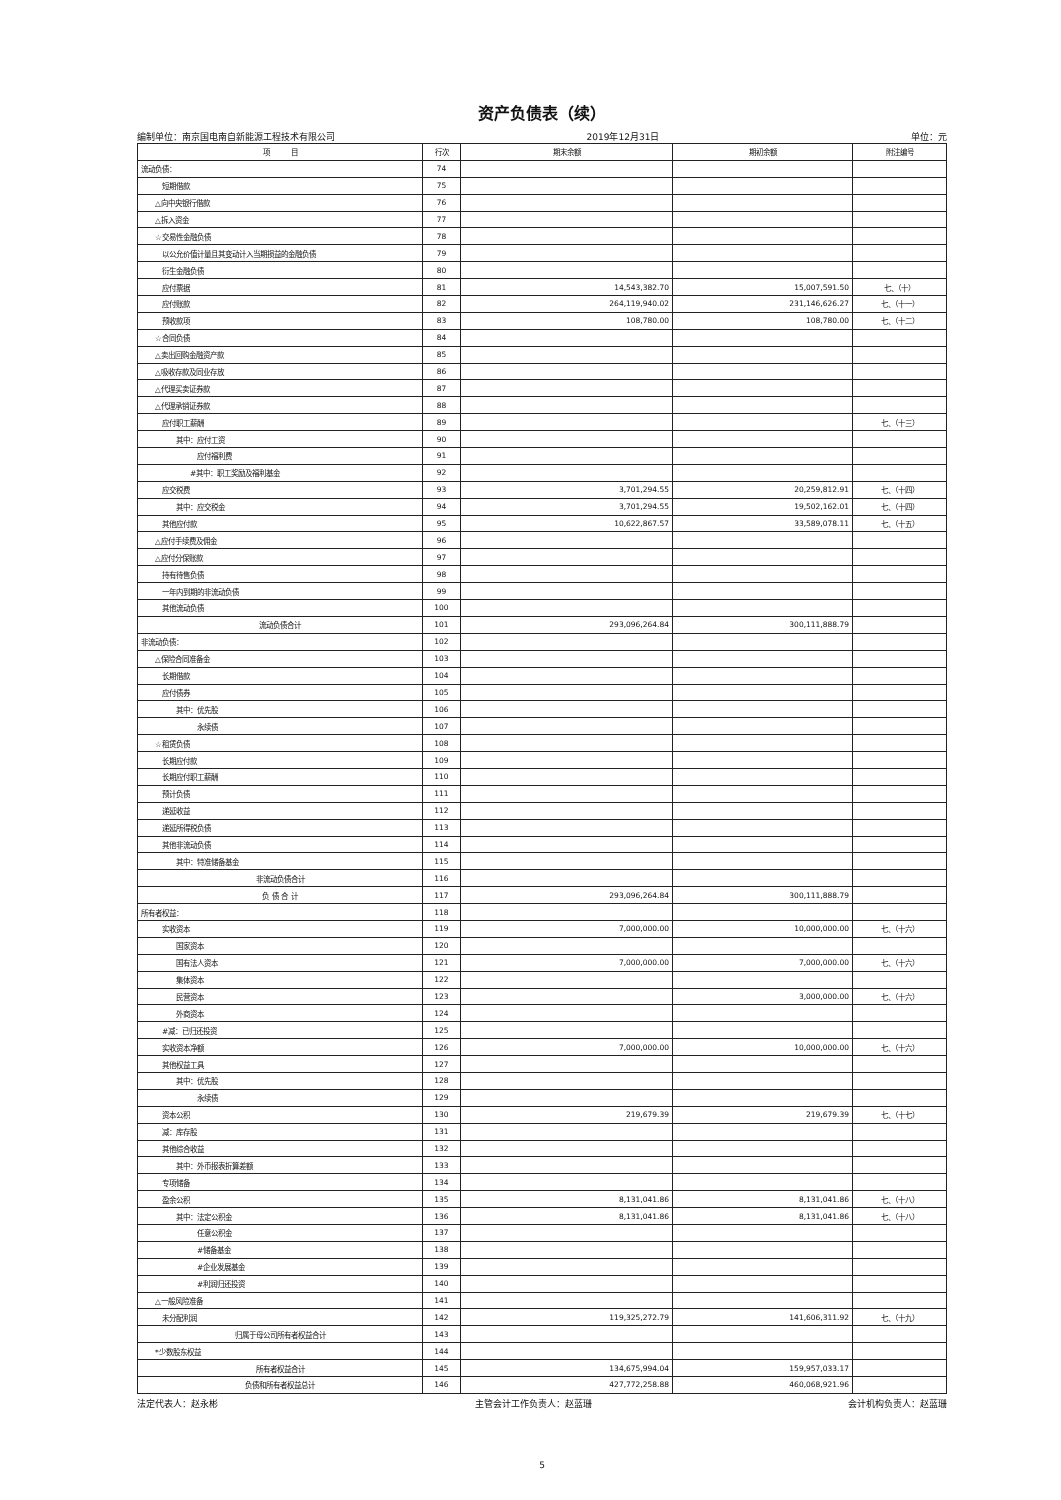资产负债表（续）
编制单位：南京国电南自新能源工程技术有限公司 2019年12月31日 单位：元
| 项 目 | 行次 | 期末余额 | 期初余额 | 附注编号 |
| --- | --- | --- | --- | --- |
| 流动负债： | 74 | | | |
| 短期借款 | 75 | | | |
| △向中央银行借款 | 76 | | | |
| △拆入资金 | 77 | | | |
| ☆交易性金融负债 | 78 | | | |
| 以公允价值计量且其变动计入当期损益的金融负债 | 79 | | | |
| 衍生金融负债 | 80 | | | |
| 应付票据 | 81 | 14,543,382.70 | 15,007,591.50 | 七、（十） |
| 应付账款 | 82 | 264,119,940.02 | 231,146,626.27 | 七、（十一） |
| 预收款项 | 83 | 108,780.00 | 108,780.00 | 七、（十二） |
| ☆合同负债 | 84 | | | |
| △卖出回购金融资产款 | 85 | | | |
| △吸收存款及同业存放 | 86 | | | |
| △代理买卖证券款 | 87 | | | |
| △代理承销证券款 | 88 | | | |
| 应付职工薪酬 | 89 | | | 七、（十三） |
| 其中：应付工资 | 90 | | | |
| 应付福利费 | 91 | | | |
| #其中：职工奖励及福利基金 | 92 | | | |
| 应交税费 | 93 | 3,701,294.55 | 20,259,812.91 | 七、（十四） |
| 其中：应交税金 | 94 | 3,701,294.55 | 19,502,162.01 | 七、（十四） |
| 其他应付款 | 95 | 10,622,867.57 | 33,589,078.11 | 七、（十五） |
| △应付手续费及佣金 | 96 | | | |
| △应付分保账款 | 97 | | | |
| 持有待售负债 | 98 | | | |
| 一年内到期的非流动负债 | 99 | | | |
| 其他流动负债 | 100 | | | |
| 流动负债合计 | 101 | 293,096,264.84 | 300,111,888.79 | |
| 非流动负债： | 102 | | | |
| △保险合同准备金 | 103 | | | |
| 长期借款 | 104 | | | |
| 应付债券 | 105 | | | |
| 其中：优先股 | 106 | | | |
| 永续债 | 107 | | | |
| ☆租赁负债 | 108 | | | |
| 长期应付款 | 109 | | | |
| 长期应付职工薪酬 | 110 | | | |
| 预计负债 | 111 | | | |
| 递延收益 | 112 | | | |
| 递延所得税负债 | 113 | | | |
| 其他非流动负债 | 114 | | | |
| 其中：特准储备基金 | 115 | | | |
| 非流动负债合计 | 116 | | | |
| 负 债 合 计 | 117 | 293,096,264.84 | 300,111,888.79 | |
| 所有者权益： | 118 | | | |
| 实收资本 | 119 | 7,000,000.00 | 10,000,000.00 | 七、（十六） |
| 国家资本 | 120 | | | |
| 国有法人资本 | 121 | 7,000,000.00 | 7,000,000.00 | 七、（十六） |
| 集体资本 | 122 | | | |
| 民营资本 | 123 | | 3,000,000.00 | 七、（十六） |
| 外商资本 | 124 | | | |
| #减：已归还投资 | 125 | | | |
| 实收资本净额 | 126 | 7,000,000.00 | 10,000,000.00 | 七、（十六） |
| 其他权益工具 | 127 | | | |
| 其中：优先股 | 128 | | | |
| 永续债 | 129 | | | |
| 资本公积 | 130 | 219,679.39 | 219,679.39 | 七、（十七） |
| 减：库存股 | 131 | | | |
| 其他综合收益 | 132 | | | |
| 其中：外币报表折算差额 | 133 | | | |
| 专项储备 | 134 | | | |
| 盈余公积 | 135 | 8,131,041.86 | 8,131,041.86 | 七、（十八） |
| 其中：法定公积金 | 136 | 8,131,041.86 | 8,131,041.86 | 七、（十八） |
| 任意公积金 | 137 | | | |
| #储备基金 | 138 | | | |
| #企业发展基金 | 139 | | | |
| #利润归还投资 | 140 | | | |
| △一般风险准备 | 141 | | | |
| 未分配利润 | 142 | 119,325,272.79 | 141,606,311.92 | 七、（十九） |
| 归属于母公司所有者权益合计 | 143 | | | |
| *少数股东权益 | 144 | | | |
| 所有者权益合计 | 145 | 134,675,994.04 | 159,957,033.17 | |
| 负债和所有者权益总计 | 146 | 427,772,258.88 | 460,068,921.96 | |
法定代表人：赵永彬 主管会计工作负责人：赵蓝珊 会计机构负责人：赵蓝珊
5